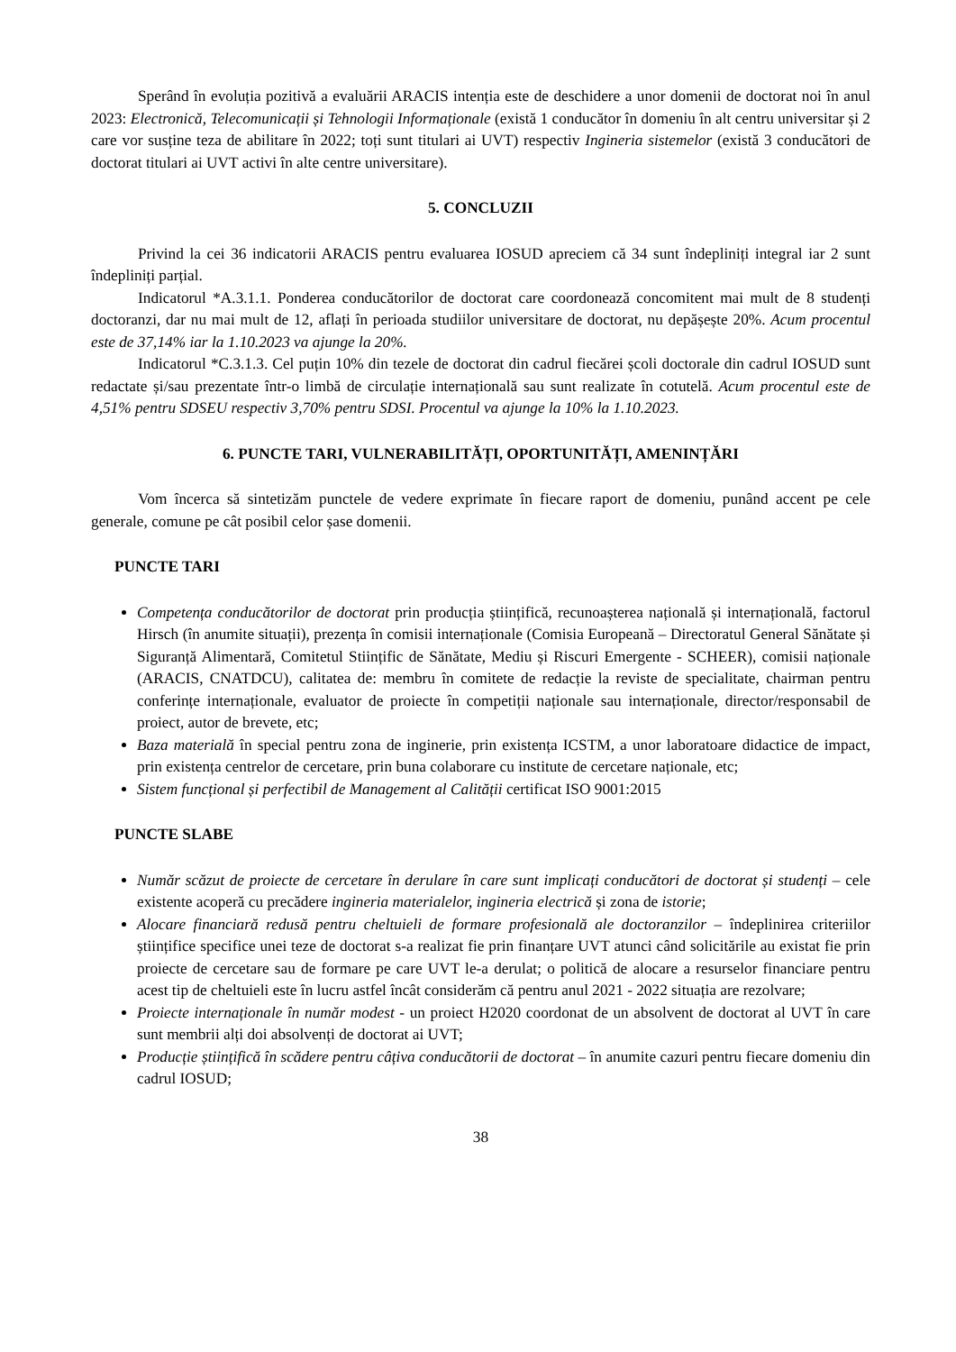Sperând în evoluția pozitivă a evaluării ARACIS intenția este de deschidere a unor domenii de doctorat noi în anul 2023: Electronică, Telecomunicații și Tehnologii Informaționale (există 1 conducător în domeniu în alt centru universitar și 2 care vor susține teza de abilitare în 2022; toți sunt titulari ai UVT) respectiv Ingineria sistemelor (există 3 conducători de doctorat titulari ai UVT activi în alte centre universitare).
5. CONCLUZII
Privind la cei 36 indicatorii ARACIS pentru evaluarea IOSUD apreciem că 34 sunt îndepliniți integral iar 2 sunt îndepliniți parțial.
Indicatorul *A.3.1.1. Ponderea conducătorilor de doctorat care coordonează concomitent mai mult de 8 studenți doctoranzi, dar nu mai mult de 12, aflați în perioada studiilor universitare de doctorat, nu depășește 20%. Acum procentul este de 37,14% iar la 1.10.2023 va ajunge la 20%.
Indicatorul *C.3.1.3. Cel puțin 10% din tezele de doctorat din cadrul fiecărei școli doctorale din cadrul IOSUD sunt redactate și/sau prezentate într-o limbă de circulație internațională sau sunt realizate în cotutelă. Acum procentul este de 4,51% pentru SDSEU respectiv 3,70% pentru SDSI. Procentul va ajunge la 10% la 1.10.2023.
6. PUNCTE TARI, VULNERABILITĂȚI, OPORTUNITĂȚI, AMENINȚĂRI
Vom încerca să sintetizăm punctele de vedere exprimate în fiecare raport de domeniu, punând accent pe cele generale, comune pe cât posibil celor șase domenii.
PUNCTE TARI
Competența conducătorilor de doctorat prin producția științifică, recunoașterea națională și internațională, factorul Hirsch (în anumite situații), prezența în comisii internaționale (Comisia Europeană – Directoratul General Sănătate și Siguranță Alimentară, Comitetul Stiințific de Sănătate, Mediu și Riscuri Emergente - SCHEER), comisii naționale (ARACIS, CNATDCU), calitatea de: membru în comitete de redacție la reviste de specialitate, chairman pentru conferințe internaționale, evaluator de proiecte în competiții naționale sau internaționale, director/responsabil de proiect, autor de brevete, etc;
Baza materială în special pentru zona de inginerie, prin existența ICSTM, a unor laboratoare didactice de impact, prin existența centrelor de cercetare, prin buna colaborare cu institute de cercetare naționale, etc;
Sistem funcțional și perfectibil de Management al Calității certificat ISO 9001:2015
PUNCTE SLABE
Număr scăzut de proiecte de cercetare în derulare în care sunt implicați conducători de doctorat și studenți – cele existente acoperă cu precădere ingineria materialelor, ingineria electrică și zona de istorie;
Alocare financiară redusă pentru cheltuieli de formare profesională ale doctoranzilor – îndeplinirea criteriilor științifice specifice unei teze de doctorat s-a realizat fie prin finanțare UVT atunci când solicitările au existat fie prin proiecte de cercetare sau de formare pe care UVT le-a derulat; o politică de alocare a resurselor financiare pentru acest tip de cheltuieli este în lucru astfel încât considerăm că pentru anul 2021 - 2022 situația are rezolvare;
Proiecte internaționale în număr modest - un proiect H2020 coordonat de un absolvent de doctorat al UVT în care sunt membrii alți doi absolvenți de doctorat ai UVT;
Producție științifică în scădere pentru câțiva conducătorii de doctorat – în anumite cazuri pentru fiecare domeniu din cadrul IOSUD;
38